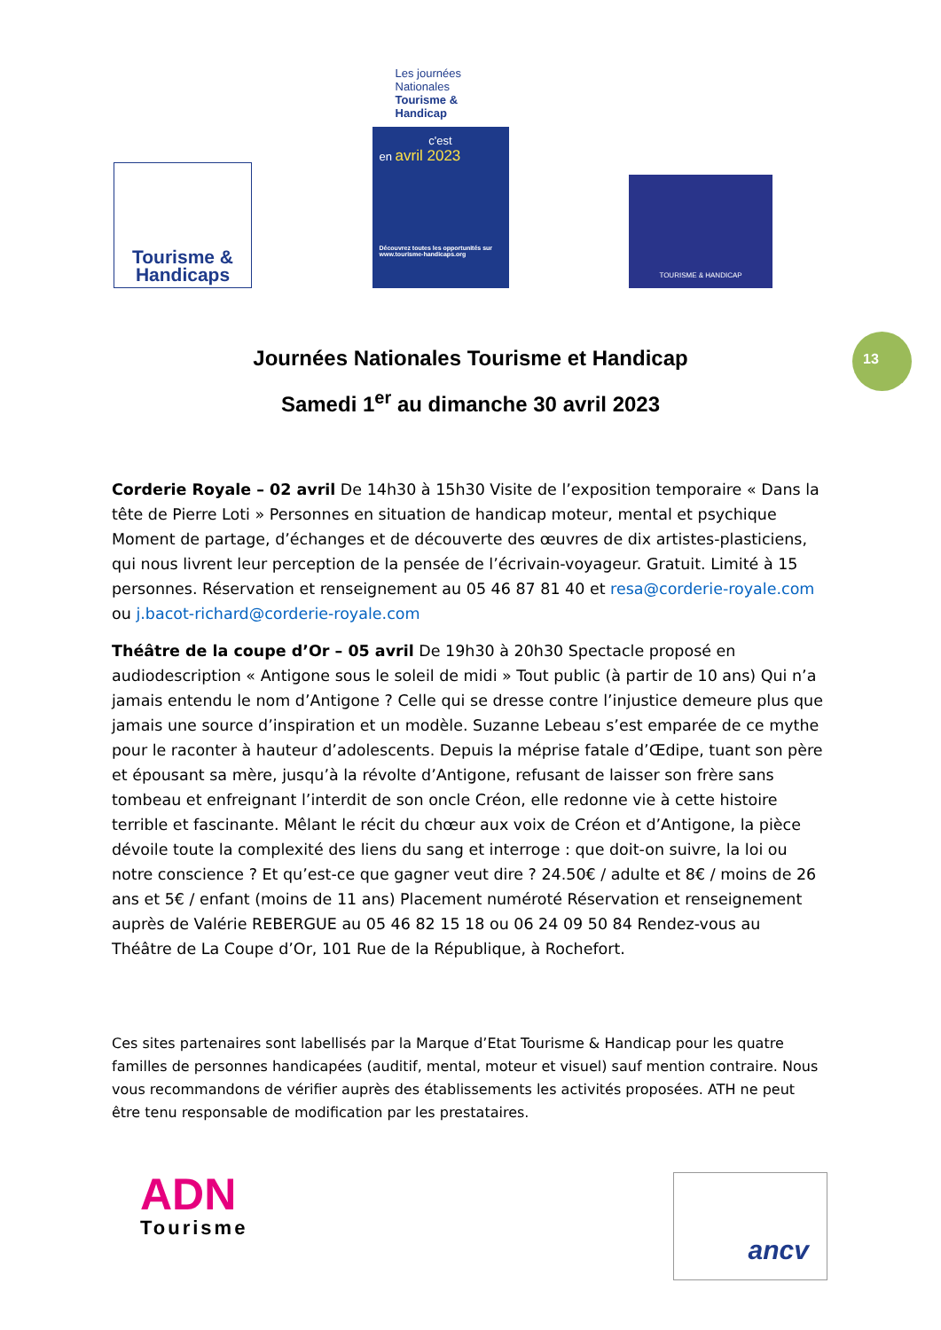Tourisme &
Handicaps
Les journées Nationales
Tourisme & Handicap
c'est
en avril 2023
Découvrez toutes les opportunités sur www.tourisme-handicaps.org
TOURISME & HANDICAP
13
Journées Nationales Tourisme et Handicap
Samedi 1<sup>er</sup> au dimanche 30 avril 2023
Corderie Royale – 02 avril De 14h30 à 15h30 Visite de l’exposition temporaire « Dans la tête de Pierre Loti » Personnes en situation de handicap moteur, mental et psychique Moment de partage, d’échanges et de découverte des œuvres de dix artistes-plasticiens, qui nous livrent leur perception de la pensée de l’écrivain-voyageur. Gratuit. Limité à 15 personnes. Réservation et renseignement au 05 46 87 81 40 et resa@corderie-royale.com ou j.bacot-richard@corderie-royale.com
Théâtre de la coupe d’Or – 05 avril De 19h30 à 20h30 Spectacle proposé en audiodescription « Antigone sous le soleil de midi » Tout public (à partir de 10 ans) Qui n’a jamais entendu le nom d’Antigone ? Celle qui se dresse contre l’injustice demeure plus que jamais une source d’inspiration et un modèle. Suzanne Lebeau s’est emparée de ce mythe pour le raconter à hauteur d’adolescents. Depuis la méprise fatale d’Œdipe, tuant son père et épousant sa mère, jusqu’à la révolte d’Antigone, refusant de laisser son frère sans tombeau et enfreignant l’interdit de son oncle Créon, elle redonne vie à cette histoire terrible et fascinante. Mêlant le récit du chœur aux voix de Créon et d’Antigone, la pièce dévoile toute la complexité des liens du sang et interroge : que doit-on suivre, la loi ou notre conscience ? Et qu’est-ce que gagner veut dire ? 24.50€ / adulte et 8€ / moins de 26 ans et 5€ / enfant (moins de 11 ans) Placement numéroté Réservation et renseignement auprès de Valérie REBERGUE au 05 46 82 15 18 ou 06 24 09 50 84 Rendez-vous au Théâtre de La Coupe d’Or, 101 Rue de la République, à Rochefort.
Ces sites partenaires sont labellisés par la Marque d’Etat Tourisme & Handicap pour les quatre familles de personnes handicapées (auditif, mental, moteur et visuel) sauf mention contraire. Nous vous recommandons de vérifier auprès des établissements les activités proposées. ATH ne peut être tenu responsable de modification par les prestataires.
ADN
Tourisme
ancv